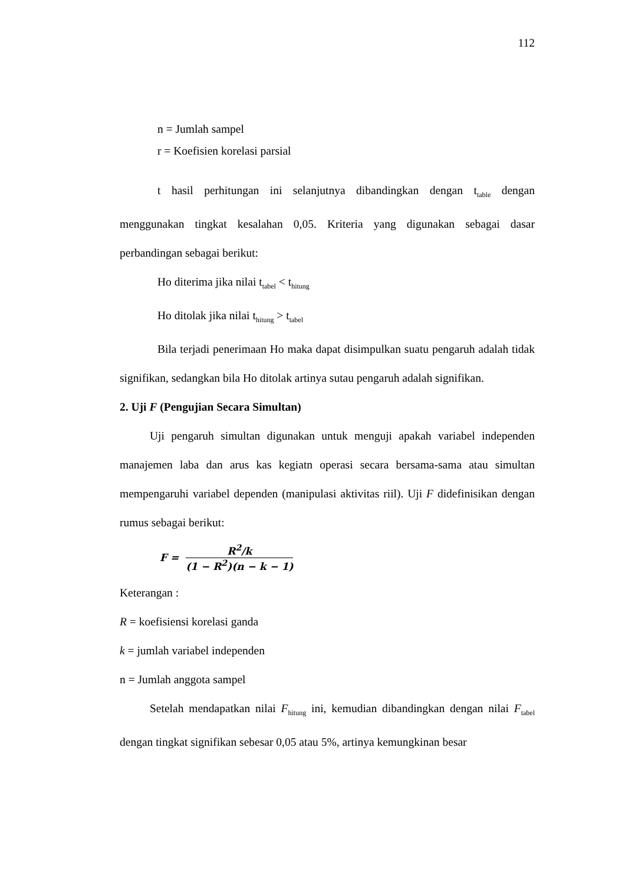112
n = Jumlah sampel
r = Koefisien korelasi parsial
t hasil perhitungan ini selanjutnya dibandingkan dengan t<sub>table</sub> dengan menggunakan tingkat kesalahan 0,05. Kriteria yang digunakan sebagai dasar perbandingan sebagai berikut:
Ho diterima jika nilai t<sub>tabel</sub> < t<sub>hitung</sub>
Ho ditolak jika nilai t<sub>hitung</sub> > t<sub>tabel</sub>
Bila terjadi penerimaan Ho maka dapat disimpulkan suatu pengaruh adalah tidak signifikan, sedangkan bila Ho ditolak artinya sutau pengaruh adalah signifikan.
2. Uji F (Pengujian Secara Simultan)
Uji pengaruh simultan digunakan untuk menguji apakah variabel independen manajemen laba dan arus kas kegiatn operasi secara bersama-sama atau simultan mempengaruhi variabel dependen (manipulasi aktivitas riil). Uji F didefinisikan dengan rumus sebagai berikut:
F =
R<sup>2</sup>/k
(1 − R<sup>2</sup>)(n − k − 1)
Keterangan :
R = koefisiensi korelasi ganda
k = jumlah variabel independen
n = Jumlah anggota sampel
Setelah mendapatkan nilai F<sub>hitung</sub> ini, kemudian dibandingkan dengan nilai F<sub>tabel</sub> dengan tingkat signifikan sebesar 0,05 atau 5%, artinya kemungkinan besar